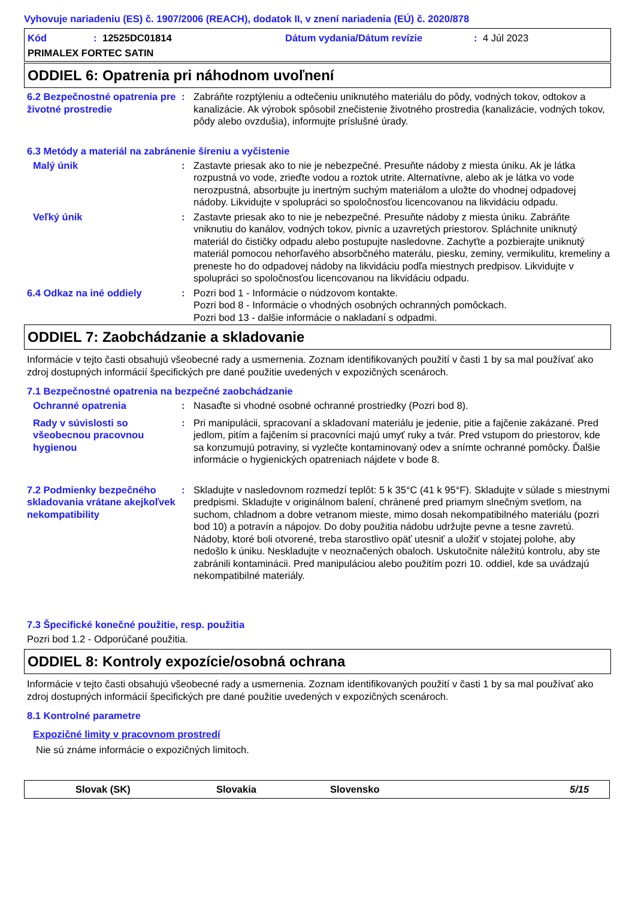Vyhovuje nariadeniu (ES) č. 1907/2006 (REACH), dodatok II, v znení nariadenia (EÚ) č. 2020/878
Kód: 12525DC01814 Dátum vydania/Dátum revízie: 4 Júl 2023
PRIMALEX FORTEC SATIN
ODDIEL 6: Opatrenia pri náhodnom uvoľnení
6.2 Bezpečnostné opatrenia pre životné prostredie
: Zabráňte rozptýleniu a odtečeniu uniknutého materiálu do pôdy, vodných tokov, odtokov a kanalizácie. Ak výrobok spôsobil znečistenie životného prostredia (kanalizácie, vodných tokov, pôdy alebo ovzdušia), informujte príslušné úrady.
6.3 Metódy a materiál na zabránenie šíreniu a vyčistenie
Malý únik : Zastavte priesak ako to nie je nebezpečné. Presuňte nádoby z miesta úniku. Ak je látka rozpustná vo vode, zrieďte vodou a roztok utrite. Alternatívne, alebo ak je látka vo vode nerozpustná, absorbujte ju inertným suchým materiálom a uložte do vhodnej odpadovej nádoby. Likvidujte v spolupráci so spoločnosťou licencovanou na likvidáciu odpadu.
Veľký únik : Zastavte priesak ako to nie je nebezpečné. Presuňte nádoby z miesta úniku. Zabráňte vniknutiu do kanálov, vodných tokov, pivníc a uzavretých priestorov. Spláchnite uniknutý materiál do čističky odpadu alebo postupujte nasledovne. Zachyťte a pozbierajte uniknutý materiál pomocou nehorľavého absorbčného materálu, piesku, zeminy, vermikulitu, kremeliny a preneste ho do odpadovej nádoby na likvidáciu podľa miestnych predpisov. Likvidujte v spolupráci so spoločnosťou licencovanou na likvidáciu odpadu.
6.4 Odkaz na iné oddiely : Pozri bod 1 - Informácie o núdzovom kontakte.
Pozri bod 8 - Informácie o vhodných osobných ochranných pomôckach.
Pozri bod 13 - dalšie informácie o nakladaní s odpadmi.
ODDIEL 7: Zaobchádzanie a skladovanie
Informácie v tejto časti obsahujú všeobecné rady a usmernenia. Zoznam identifikovaných použití v časti 1 by sa mal používať ako zdroj dostupných informácií špecifických pre dané použitie uvedených v expozičných scenároch.
7.1 Bezpečnostné opatrenia na bezpečné zaobchádzanie
Ochranné opatrenia : Nasaďte si vhodné osobné ochranné prostriedky (Pozri bod 8).
Rady v súvislosti so všeobecnou pracovnou hygienou
: Pri manipulácii, spracovaní a skladovaní materiálu je jedenie, pitie a fajčenie zakázané. Pred jedlom, pitím a fajčením si pracovníci majú umyť ruky a tvár. Pred vstupom do priestorov, kde sa konzumujú potraviny, si vyzlečte kontaminovaný odev a snímte ochranné pomôcky. Ďalšie informácie o hygienických opatreniach nájdete v bode 8.
7.2 Podmienky bezpečného skladovania vrátane akejkoľvek nekompatibility
: Skladujte v nasledovnom rozmedzí teplôt: 5 k 35°C (41 k 95°F). Skladujte v súlade s miestnymi predpismi. Skladujte v originálnom balení, chránené pred priamym slnečným svetlom, na suchom, chladnom a dobre vetranom mieste, mimo dosah nekompatibilného materiálu (pozri bod 10) a potravín a nápojov. Do doby použitia nádobu udržujte pevne a tesne zavretú. Nádoby, ktoré boli otvorené, treba starostlivo opäť utesniť a uložiť v stojatej polohe, aby nedošlo k úniku. Neskladujte v neoznačených obaloch. Uskutočnite náležitú kontrolu, aby ste zabránili kontaminácii. Pred manipuláciou alebo použitím pozri 10. oddiel, kde sa uvádzajú nekompatibilné materiály.
7.3 Špecifické konečné použitie, resp. použitia
Pozri bod 1.2 - Odporúčané použitia.
ODDIEL 8: Kontroly expozície/osobná ochrana
Informácie v tejto časti obsahujú všeobecné rady a usmernenia. Zoznam identifikovaných použití v časti 1 by sa mal používať ako zdroj dostupných informácií špecifických pre dané použitie uvedených v expozičných scenároch.
8.1 Kontrolné parametre
Expozičné limity v pracovnom prostredí
Nie sú známe informácie o expozičných limitoch.
Slovak (SK) Slovakia Slovensko 5/15